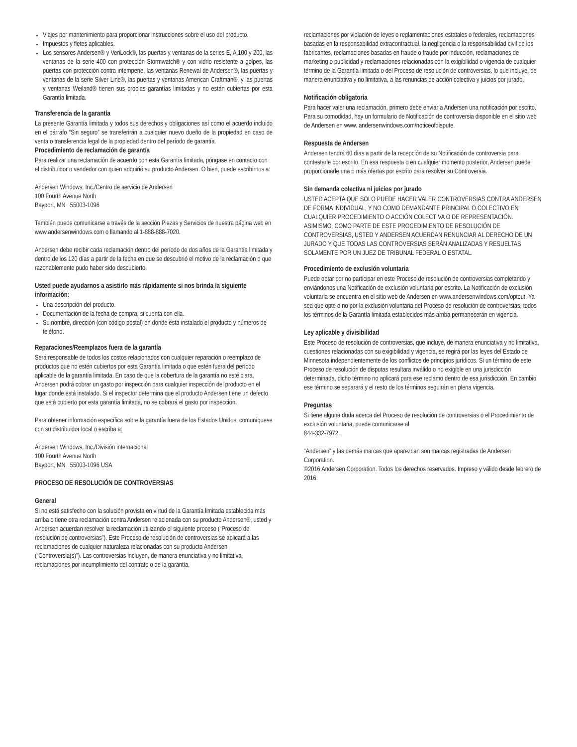Viajes por mantenimiento para proporcionar instrucciones sobre el uso del producto.
Impuestos y fletes aplicables.
Los sensores Andersen® y VeriLock®, las puertas y ventanas de la series E, A,100 y 200, las ventanas de la serie 400 con protección Stormwatch® y con vidrio resistente a golpes, las puertas con protección contra intemperie, las ventanas Renewal de Andersen®, las puertas y ventanas de la serie Silver Line®, las puertas y ventanas American Craftman®, y las puertas y ventanas Weiland® tienen sus propias garantías limitadas y no están cubiertas por esta Garantía limitada.
Transferencia de la garantía
La presente Garantía limitada y todos sus derechos y obligaciones así como el acuerdo incluido en el párrafo “Sin seguro” se transferirán a cualquier nuevo dueño de la propiedad en caso de venta o transferencia legal de la propiedad dentro del período de garantía.
Procedimiento de reclamación de garantía
Para realizar una reclamación de acuerdo con esta Garantía limitada, póngase en contacto con el distribuidor o vendedor con quien adquirió su producto Andersen. O bien, puede escribirnos a:
Andersen Windows, Inc./Centro de servicio de Andersen
100 Fourth Avenue North
Bayport, MN 55003-1096
También puede comunicarse a través de la sección Piezas y Servicios de nuestra página web en www.andersenwindows.com o llamando al 1-888-888-7020.
Andersen debe recibir cada reclamación dentro del período de dos años de la Garantía limitada y dentro de los 120 días a partir de la fecha en que se descubrió el motivo de la reclamación o que razonablemente pudo haber sido descubierto.
Usted puede ayudarnos a asistirlo más rápidamente si nos brinda la siguiente información:
Una descripción del producto.
Documentación de la fecha de compra, si cuenta con ella.
Su nombre, dirección (con código postal) en donde está instalado el producto y números de teléfono.
Reparaciones/Reemplazos fuera de la garantía
Será responsable de todos los costos relacionados con cualquier reparación o reemplazo de productos que no estén cubiertos por esta Garantía limitada o que estén fuera del período aplicable de la garantía limitada. En caso de que la cobertura de la garantía no esté clara, Andersen podrá cobrar un gasto por inspección para cualquier inspección del producto en el lugar donde está instalado. Si el inspector determina que el producto Andersen tiene un defecto que está cubierto por esta garantía limitada, no se cobrará el gasto por inspección.
Para obtener información específica sobre la garantía fuera de los Estados Unidos, comuníquese con su distribuidor local o escriba a:
Andersen Windows, Inc./División internacional
100 Fourth Avenue North
Bayport, MN 55003-1096 USA
PROCESO DE RESOLUCIÓN DE CONTROVERSIAS
General
Si no está satisfecho con la solución provista en virtud de la Garantía limitada establecida más arriba o tiene otra reclamación contra Andersen relacionada con su producto Andersen®, usted y Andersen acuerdan resolver la reclamación utilizando el siguiente proceso (“Proceso de resolución de controversias”). Este Proceso de resolución de controversias se aplicará a las reclamaciones de cualquier naturaleza relacionadas con su producto Andersen (“Controversia(s)”). Las controversias incluyen, de manera enunciativa y no limitativa, reclamaciones por incumplimiento del contrato o de la garantía,
reclamaciones por violación de leyes o reglamentaciones estatales o federales, reclamaciones basadas en la responsabilidad extracontractual, la negligencia o la responsabilidad civil de los fabricantes, reclamaciones basadas en fraude o fraude por inducción, reclamaciones de marketing o publicidad y reclamaciones relacionadas con la exigibilidad o vigencia de cualquier término de la Garantía limitada o del Proceso de resolución de controversias, lo que incluye, de manera enunciativa y no limitativa, a las renuncias de acción colectiva y juicios por jurado.
Notificación obligatoria
Para hacer valer una reclamación, primero debe enviar a Andersen una notificación por escrito. Para su comodidad, hay un formulario de Notificación de controversia disponible en el sitio web de Andersen en www. andersenwindows.com/noticeofdispute.
Respuesta de Andersen
Andersen tendrá 60 días a partir de la recepción de su Notificación de controversia para contestarle por escrito. En esa respuesta o en cualquier momento posterior, Andersen puede proporcionarle una o más ofertas por escrito para resolver su Controversia.
Sin demanda colectiva ni juicios por jurado
USTED ACEPTA QUE SOLO PUEDE HACER VALER CONTROVERSIAS CONTRA ANDERSEN DE FORMA INDIVIDUAL, Y NO COMO DEMANDANTE PRINCIPAL O COLECTIVO EN CUALQUIER PROCEDIMIENTO O ACCIÓN COLECTIVA O DE REPRESENTACIÓN. ASIMISMO, COMO PARTE DE ESTE PROCEDIMIENTO DE RESOLUCIÓN DE CONTROVERSIAS, USTED Y ANDERSEN ACUERDAN RENUNCIAR AL DERECHO DE UN JURADO Y QUE TODAS LAS CONTROVERSIAS SERÁN ANALIZADAS Y RESUELTAS SOLAMENTE POR UN JUEZ DE TRIBUNAL FEDERAL O ESTATAL.
Procedimiento de exclusión voluntaria
Puede optar por no participar en este Proceso de resolución de controversias completando y enviándonos una Notificación de exclusión voluntaria por escrito. La Notificación de exclusión voluntaria se encuentra en el sitio web de Andersen en www.andersenwindows.com/optout. Ya sea que opte o no por la exclusión voluntaria del Proceso de resolución de controversias, todos los términos de la Garantía limitada establecidos más arriba permanecerán en vigencia.
Ley aplicable y divisibilidad
Este Proceso de resolución de controversias, que incluye, de manera enunciativa y no limitativa, cuestiones relacionadas con su exigibilidad y vigencia, se regirá por las leyes del Estado de Minnesota independientemente de los conflictos de principios jurídicos. Si un término de este Proceso de resolución de disputas resultara inválido o no exigible en una jurisdicción determinada, dicho término no aplicará para ese reclamo dentro de esa jurisdicción. En cambio, ese término se separará y el resto de los términos seguirán en plena vigencia.
Preguntas
Si tiene alguna duda acerca del Proceso de resolución de controversias o el Procedimiento de exclusión voluntaria, puede comunicarse al
844-332-7972.
“Andersen” y las demás marcas que aparezcan son marcas registradas de Andersen Corporation.
©2016 Andersen Corporation. Todos los derechos reservados. Impreso y válido desde febrero de 2016.